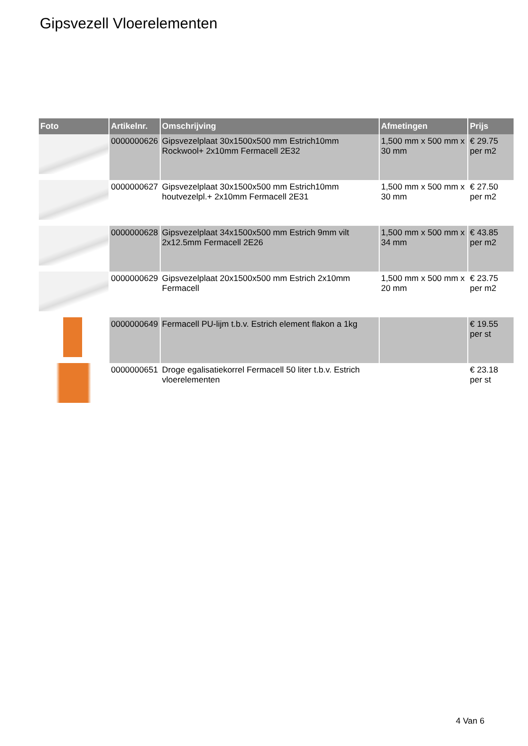Gipsvezell Vloerelementen
| Foto | Artikelnr. | Omschrijving | Afmetingen | Prijs |
| --- | --- | --- | --- | --- |
| | 0000000626 | Gipsvezelplaat 30x1500x500 mm Estrich10mm Rockwool+ 2x10mm Fermacell 2E32 | 1,500 mm x 500 mm x 30 mm | € 29.75 per m2 |
| | 0000000627 | Gipsvezelplaat 30x1500x500 mm Estrich10mm houtvezelpl.+ 2x10mm Fermacell 2E31 | 1,500 mm x 500 mm x 30 mm | € 27.50 per m2 |
| | 0000000628 | Gipsvezelplaat 34x1500x500 mm Estrich 9mm vilt 2x12.5mm Fermacell 2E26 | 1,500 mm x 500 mm x 34 mm | € 43.85 per m2 |
| | 0000000629 | Gipsvezelplaat 20x1500x500 mm Estrich 2x10mm Fermacell | 1,500 mm x 500 mm x 20 mm | € 23.75 per m2 |
| | 0000000649 | Fermacell PU-lijm t.b.v. Estrich element flakon a 1kg | | € 19.55 per st |
| | 0000000651 | Droge egalisatiekorrel Fermacell 50 liter t.b.v. Estrich vloerelementen | | € 23.18 per st |
4 Van 6